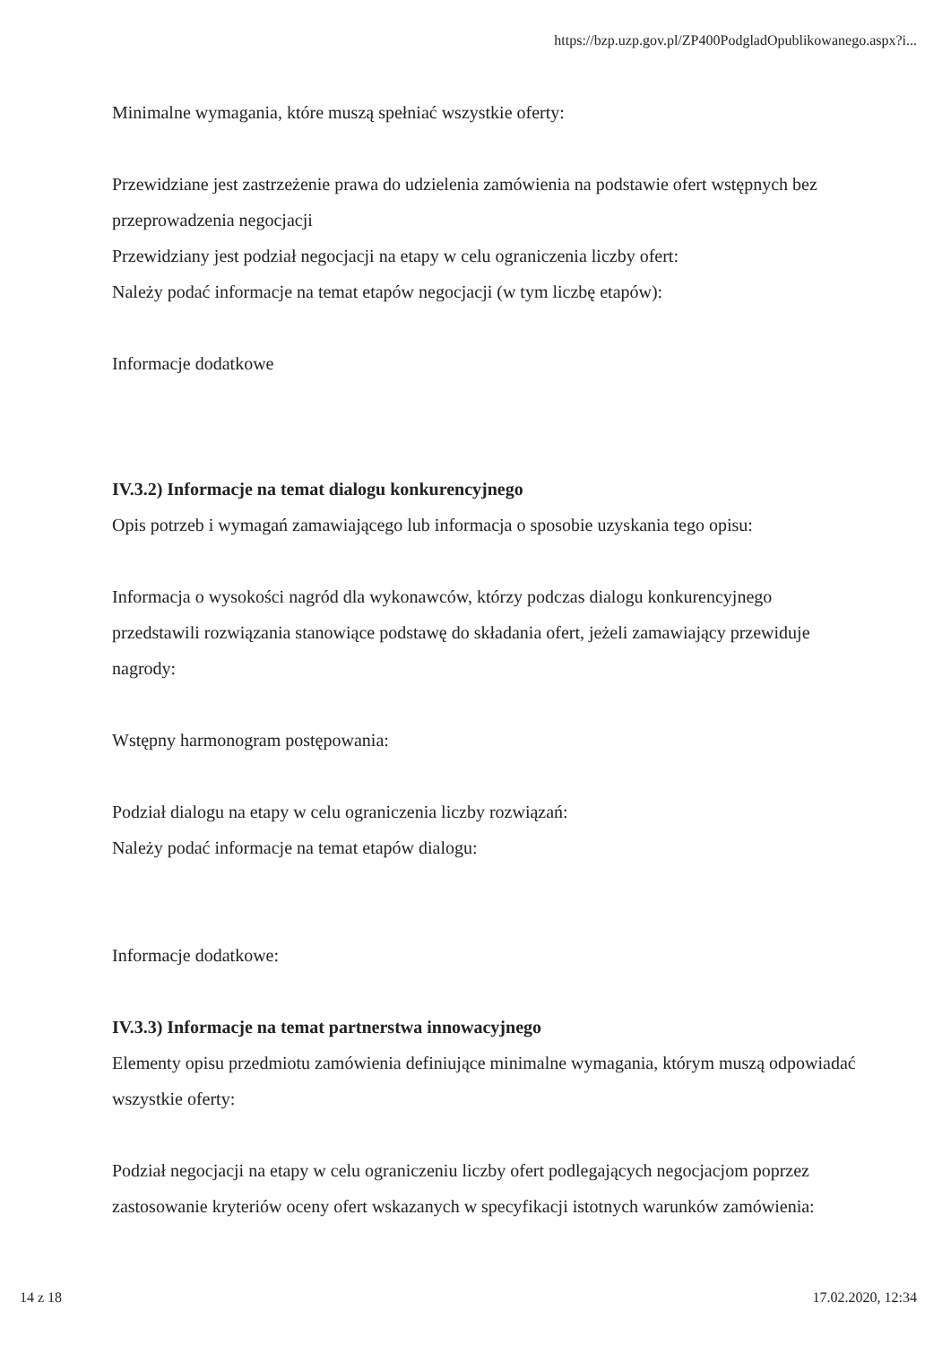https://bzp.uzp.gov.pl/ZP400PodgladOpublikowanego.aspx?i...
Minimalne wymagania, które muszą spełniać wszystkie oferty:
Przewidziane jest zastrzeżenie prawa do udzielenia zamówienia na podstawie ofert wstępnych bez przeprowadzenia negocjacji
Przewidziany jest podział negocjacji na etapy w celu ograniczenia liczby ofert:
Należy podać informacje na temat etapów negocjacji (w tym liczbę etapów):
Informacje dodatkowe
IV.3.2) Informacje na temat dialogu konkurencyjnego
Opis potrzeb i wymagań zamawiającego lub informacja o sposobie uzyskania tego opisu:
Informacja o wysokości nagród dla wykonawców, którzy podczas dialogu konkurencyjnego przedstawili rozwiązania stanowiące podstawę do składania ofert, jeżeli zamawiający przewiduje nagrody:
Wstępny harmonogram postępowania:
Podział dialogu na etapy w celu ograniczenia liczby rozwiązań:
Należy podać informacje na temat etapów dialogu:
Informacje dodatkowe:
IV.3.3) Informacje na temat partnerstwa innowacyjnego
Elementy opisu przedmiotu zamówienia definiujące minimalne wymagania, którym muszą odpowiadać wszystkie oferty:
Podział negocjacji na etapy w celu ograniczeniu liczby ofert podlegających negocjacjom poprzez zastosowanie kryteriów oceny ofert wskazanych w specyfikacji istotnych warunków zamówienia:
14 z 18 17.02.2020, 12:34